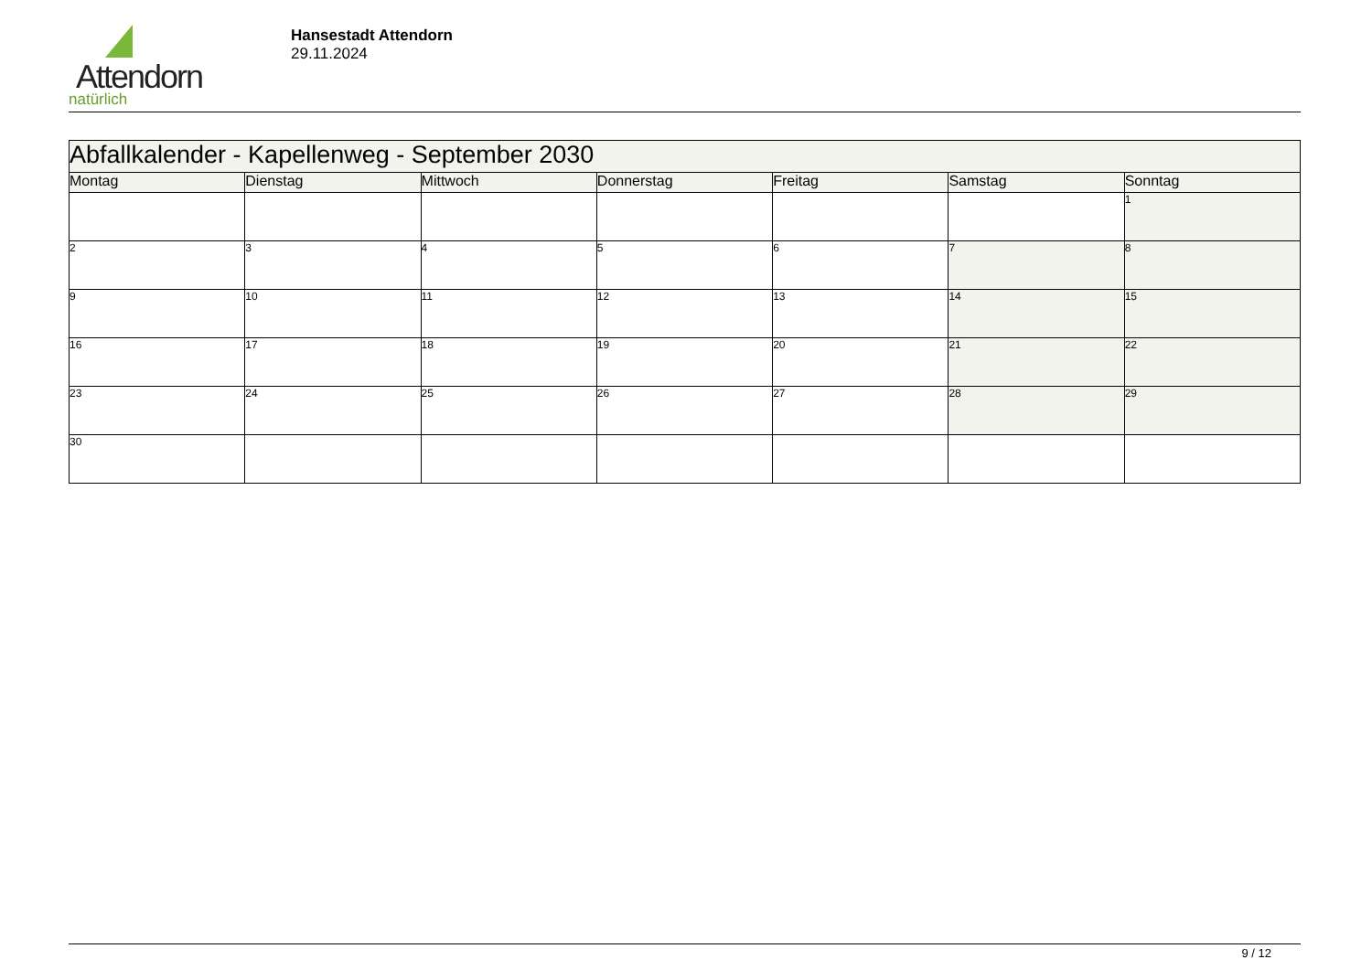Attendorn
natürlich
Hansestadt Attendorn
29.11.2024
| Abfallkalender - Kapellenweg - September 2030 | | | | | | |
| Montag | Dienstag | Mittwoch | Donnerstag | Freitag | Samstag | Sonntag |
| | | | | | | 1 |
| 2 | 3 | 4 | 5 | 6 | 7 | 8 |
| 9 | 10 | 11 | 12 | 13 | 14 | 15 |
| 16 | 17 | 18 | 19 | 20 | 21 | 22 |
| 23 | 24 | 25 | 26 | 27 | 28 | 29 |
| 30 | | | | | | |
9 / 12